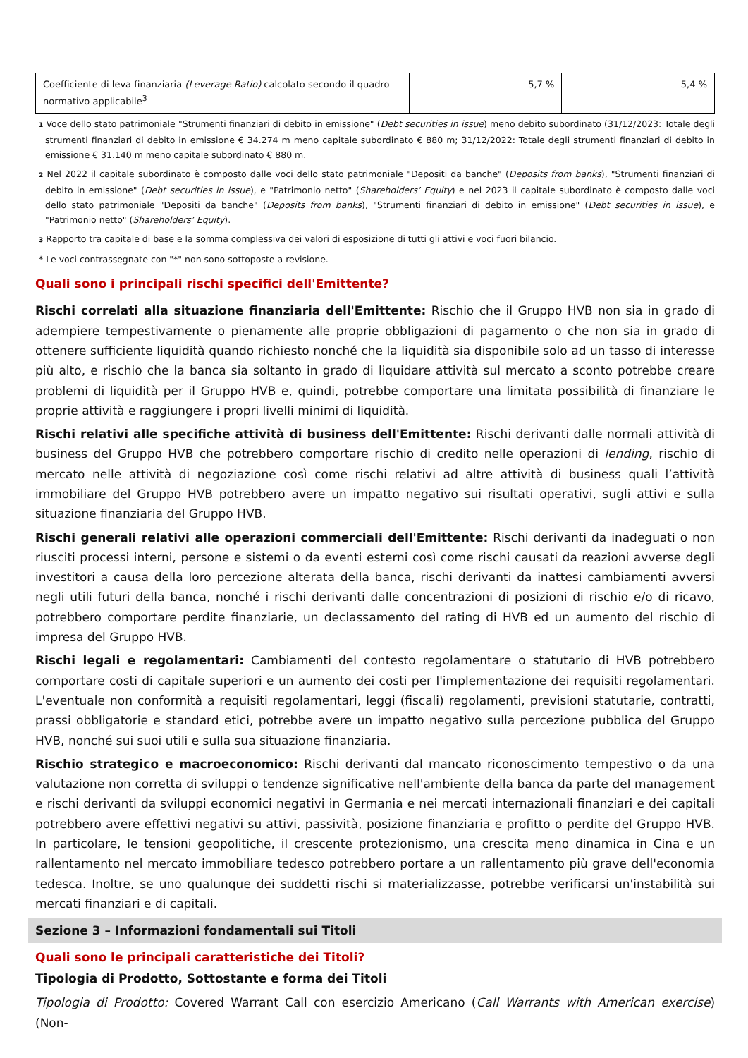| Coefficiente di leva finanziaria (Leverage Ratio) calcolato secondo il quadro normativo applicabile<sup>3</sup> | 5,7 % | 5,4 % |
1 Voce dello stato patrimoniale "Strumenti finanziari di debito in emissione" (Debt securities in issue) meno debito subordinato (31/12/2023: Totale degli strumenti finanziari di debito in emissione € 34.274 m meno capitale subordinato € 880 m; 31/12/2022: Totale degli strumenti finanziari di debito in emissione € 31.140 m meno capitale subordinato € 880 m.
2 Nel 2022 il capitale subordinato è composto dalle voci dello stato patrimoniale "Depositi da banche" (Deposits from banks), "Strumenti finanziari di debito in emissione" (Debt securities in issue), e "Patrimonio netto" (Shareholders’ Equity) e nel 2023 il capitale subordinato è composto dalle voci dello stato patrimoniale "Depositi da banche" (Deposits from banks), "Strumenti finanziari di debito in emissione" (Debt securities in issue), e "Patrimonio netto" (Shareholders’ Equity).
3 Rapporto tra capitale di base e la somma complessiva dei valori di esposizione di tutti gli attivi e voci fuori bilancio.
* Le voci contrassegnate con "*" non sono sottoposte a revisione.
Quali sono i principali rischi specifici dell'Emittente?
Rischi correlati alla situazione finanziaria dell'Emittente: Rischio che il Gruppo HVB non sia in grado di adempiere tempestivamente o pienamente alle proprie obbligazioni di pagamento o che non sia in grado di ottenere sufficiente liquidità quando richiesto nonché che la liquidità sia disponibile solo ad un tasso di interesse più alto, e rischio che la banca sia soltanto in grado di liquidare attività sul mercato a sconto potrebbe creare problemi di liquidità per il Gruppo HVB e, quindi, potrebbe comportare una limitata possibilità di finanziare le proprie attività e raggiungere i propri livelli minimi di liquidità.
Rischi relativi alle specifiche attività di business dell'Emittente: Rischi derivanti dalle normali attività di business del Gruppo HVB che potrebbero comportare rischio di credito nelle operazioni di lending, rischio di mercato nelle attività di negoziazione così come rischi relativi ad altre attività di business quali l’attività immobiliare del Gruppo HVB potrebbero avere un impatto negativo sui risultati operativi, sugli attivi e sulla situazione finanziaria del Gruppo HVB.
Rischi generali relativi alle operazioni commerciali dell'Emittente: Rischi derivanti da inadeguati o non riusciti processi interni, persone e sistemi o da eventi esterni così come rischi causati da reazioni avverse degli investitori a causa della loro percezione alterata della banca, rischi derivanti da inattesi cambiamenti avversi negli utili futuri della banca, nonché i rischi derivanti dalle concentrazioni di posizioni di rischio e/o di ricavo, potrebbero comportare perdite finanziarie, un declassamento del rating di HVB ed un aumento del rischio di impresa del Gruppo HVB.
Rischi legali e regolamentari: Cambiamenti del contesto regolamentare o statutario di HVB potrebbero comportare costi di capitale superiori e un aumento dei costi per l'implementazione dei requisiti regolamentari. L'eventuale non conformità a requisiti regolamentari, leggi (fiscali) regolamenti, previsioni statutarie, contratti, prassi obbligatorie e standard etici, potrebbe avere un impatto negativo sulla percezione pubblica del Gruppo HVB, nonché sui suoi utili e sulla sua situazione finanziaria.
Rischio strategico e macroeconomico: Rischi derivanti dal mancato riconoscimento tempestivo o da una valutazione non corretta di sviluppi o tendenze significative nell'ambiente della banca da parte del management e rischi derivanti da sviluppi economici negativi in Germania e nei mercati internazionali finanziari e dei capitali potrebbero avere effettivi negativi su attivi, passività, posizione finanziaria e profitto o perdite del Gruppo HVB. In particolare, le tensioni geopolitiche, il crescente protezionismo, una crescita meno dinamica in Cina e un rallentamento nel mercato immobiliare tedesco potrebbero portare a un rallentamento più grave dell'economia tedesca. Inoltre, se uno qualunque dei suddetti rischi si materializzasse, potrebbe verificarsi un'instabilità sui mercati finanziari e di capitali.
Sezione 3 – Informazioni fondamentali sui Titoli
Quali sono le principali caratteristiche dei Titoli?
Tipologia di Prodotto, Sottostante e forma dei Titoli
Tipologia di Prodotto: Covered Warrant Call con esercizio Americano (Call Warrants with American exercise) (Non-